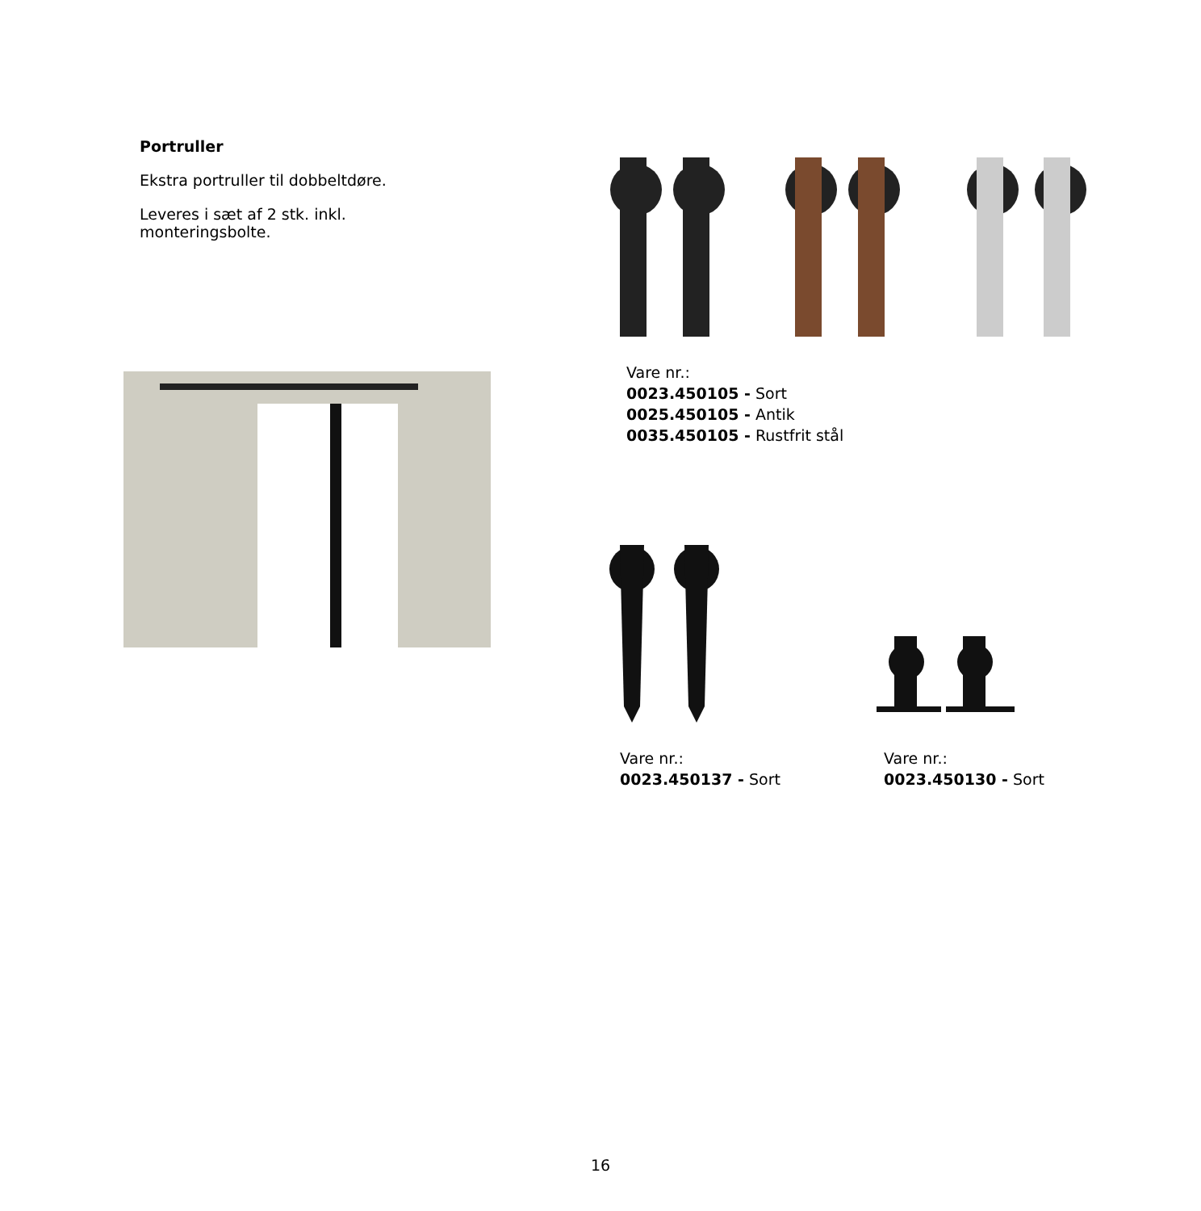Portruller
Ekstra portruller til dobbeltdøre.
Leveres i sæt af 2 stk. inkl.
monteringsbolte.
Vare nr.:
0023.450105 - Sort
0025.450105 - Antik
0035.450105 - Rustfrit stål
Vare nr.:
0023.450137 - Sort
Vare nr.:
0023.450130 - Sort
16